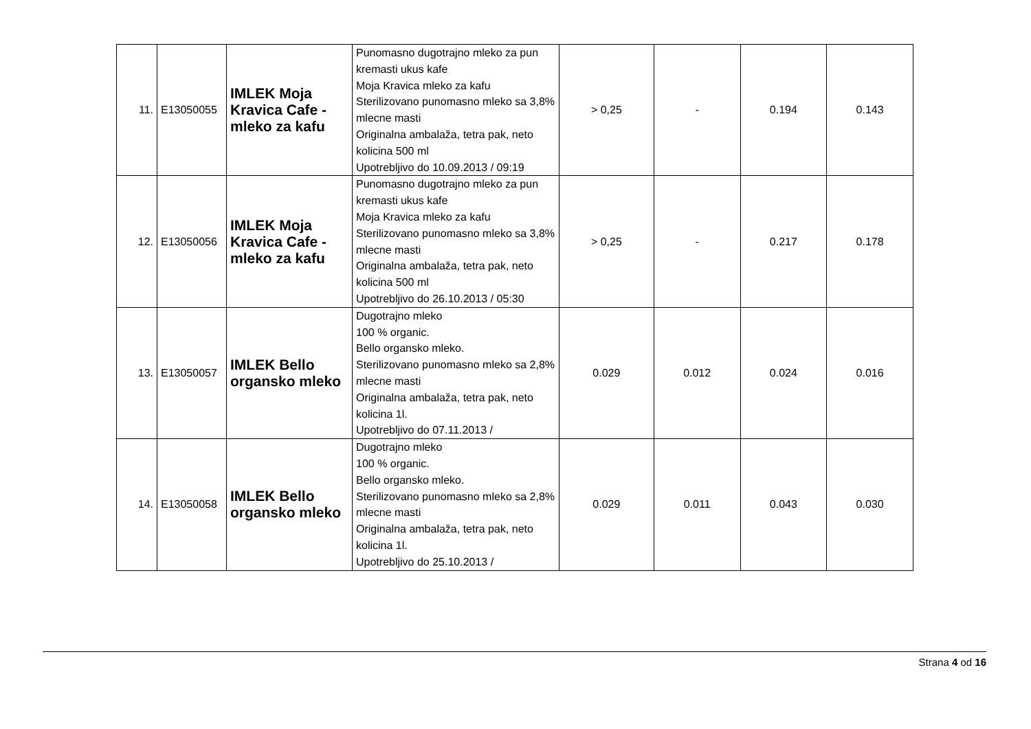| 11. | E13050055 | IMLEK Moja Kravica Cafe - mleko za kafu | Punomasno dugotrajno mleko za pun kremasti ukus kafe Moja Kravica mleko za kafu Sterilizovano punomasno mleko sa 3,8% mlecne masti Originalna ambalaža, tetra pak, neto kolicina 500 ml Upotrebljivo do 10.09.2013 / 09:19 | > 0,25 | - | 0.194 | 0.143 |
| 12. | E13050056 | IMLEK Moja Kravica Cafe - mleko za kafu | Punomasno dugotrajno mleko za pun kremasti ukus kafe Moja Kravica mleko za kafu Sterilizovano punomasno mleko sa 3,8% mlecne masti Originalna ambalaža, tetra pak, neto kolicina 500 ml Upotrebljivo do 26.10.2013 / 05:30 | > 0,25 | - | 0.217 | 0.178 |
| 13. | E13050057 | IMLEK Bello organsko mleko | Dugotrajno mleko 100 % organic. Bello organsko mleko. Sterilizovano punomasno mleko sa 2,8% mlecne masti Originalna ambalaža, tetra pak, neto kolicina 1l. Upotrebljivo do 07.11.2013 / | 0.029 | 0.012 | 0.024 | 0.016 |
| 14. | E13050058 | IMLEK Bello organsko mleko | Dugotrajno mleko 100 % organic. Bello organsko mleko. Sterilizovano punomasno mleko sa 2,8% mlecne masti Originalna ambalaža, tetra pak, neto kolicina 1l. Upotrebljivo do 25.10.2013 / | 0.029 | 0.011 | 0.043 | 0.030 |
Strana 4 od 16